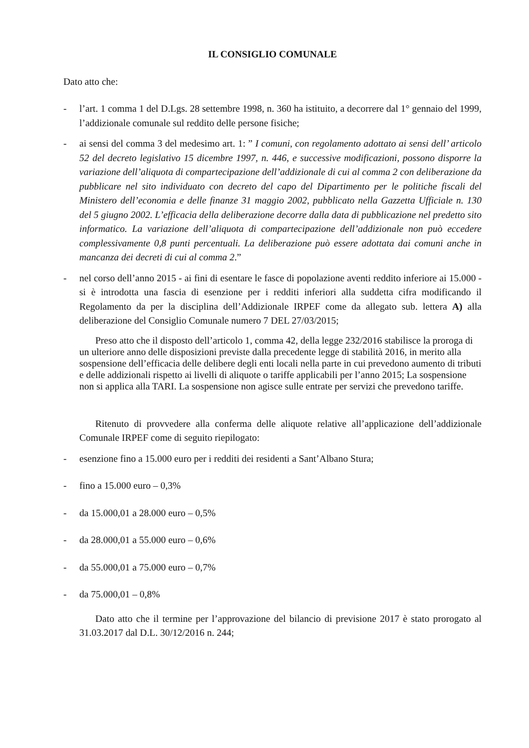IL CONSIGLIO COMUNALE
Dato atto che:
- l’art. 1 comma 1 del D.Lgs. 28 settembre 1998, n. 360 ha istituito, a decorrere dal 1° gennaio del 1999, l’addizionale comunale sul reddito delle persone fisiche;
- ai sensi del comma 3 del medesimo art. 1: ” I comuni, con regolamento adottato ai sensi dell’ articolo 52 del decreto legislativo 15 dicembre 1997, n. 446, e successive modificazioni, possono disporre la variazione dell’aliquota di compartecipazione dell’addizionale di cui al comma 2 con deliberazione da pubblicare nel sito individuato con decreto del capo del Dipartimento per le politiche fiscali del Ministero dell’economia e delle finanze 31 maggio 2002, pubblicato nella Gazzetta Ufficiale n. 130 del 5 giugno 2002. L’efficacia della deliberazione decorre dalla data di pubblicazione nel predetto sito informatico. La variazione dell’aliquota di compartecipazione dell’addizionale non può eccedere complessivamente 0,8 punti percentuali. La deliberazione può essere adottata dai comuni anche in mancanza dei decreti di cui al comma 2.”
- nel corso dell’anno 2015 - ai fini di esentare le fasce di popolazione aventi reddito inferiore ai 15.000 - si è introdotta una fascia di esenzione per i redditi inferiori alla suddetta cifra modificando il Regolamento da per la disciplina dell’Addizionale IRPEF come da allegato sub. lettera A) alla deliberazione del Consiglio Comunale numero 7 DEL 27/03/2015;
Preso atto che il disposto dell’articolo 1, comma 42, della legge 232/2016 stabilisce la proroga di un ulteriore anno delle disposizioni previste dalla precedente legge di stabilità 2016, in merito alla sospensione dell’efficacia delle delibere degli enti locali nella parte in cui prevedono aumento di tributi e delle addizionali rispetto ai livelli di aliquote o tariffe applicabili per l’anno 2015; La sospensione non si applica alla TARI. La sospensione non agisce sulle entrate per servizi che prevedono tariffe.
Ritenuto di provvedere alla conferma delle aliquote relative all’applicazione dell’addizionale Comunale IRPEF come di seguito riepilogato:
- esenzione fino a 15.000 euro per i redditi dei residenti a Sant’Albano Stura;
- fino a 15.000 euro – 0,3%
- da 15.000,01 a 28.000 euro – 0,5%
- da 28.000,01 a 55.000 euro – 0,6%
- da 55.000,01 a 75.000 euro – 0,7%
- da 75.000,01 – 0,8%
Dato atto che il termine per l’approvazione del bilancio di previsione 2017 è stato prorogato al 31.03.2017 dal D.L. 30/12/2016 n. 244;